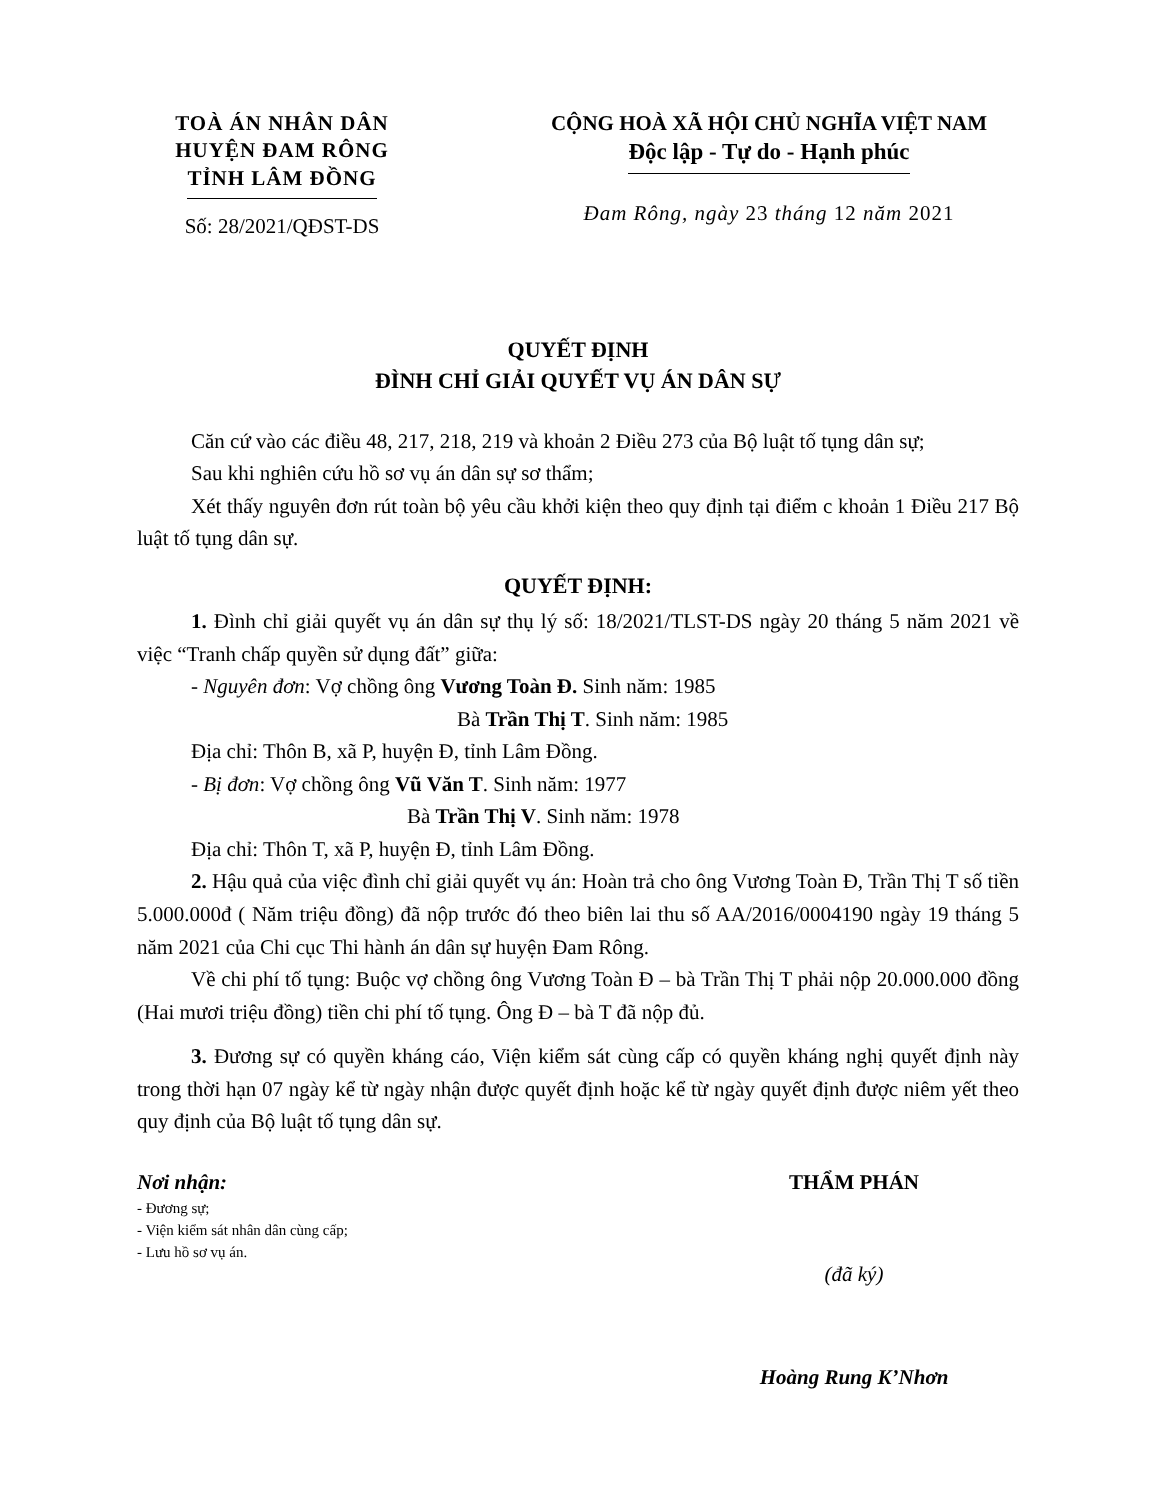TOÀ ÁN NHÂN DÂN
HUYỆN ĐAM RÔNG
TỈNH LÂM ĐỒNG
Số: 28/2021/QĐST-DS
CỘNG HOÀ XÃ HỘI CHỦ NGHĨA VIỆT NAM
Độc lập - Tự do - Hạnh phúc
Đam Rông, ngày 23 tháng 12 năm 2021
QUYẾT ĐỊNH
ĐÌNH CHỈ GIẢI QUYẾT VỤ ÁN DÂN SỰ
Căn cứ vào các điều 48, 217, 218, 219 và khoản 2 Điều 273 của Bộ luật tố tụng dân sự;
Sau khi nghiên cứu hồ sơ vụ án dân sự sơ thẩm;
Xét thấy nguyên đơn rút toàn bộ yêu cầu khởi kiện theo quy định tại điểm c khoản 1 Điều 217 Bộ luật tố tụng dân sự.
QUYẾT ĐỊNH:
1. Đình chỉ giải quyết vụ án dân sự thụ lý số: 18/2021/TLST-DS ngày 20 tháng 5 năm 2021 về việc “Tranh chấp quyền sử dụng đất” giữa:
- Nguyên đơn: Vợ chồng ông Vương Toàn Đ. Sinh năm: 1985
Bà Trần Thị T. Sinh năm: 1985
Địa chỉ: Thôn B, xã P, huyện Đ, tỉnh Lâm Đồng.
- Bị đơn: Vợ chồng ông Vũ Văn T. Sinh năm: 1977
Bà Trần Thị V. Sinh năm: 1978
Địa chỉ: Thôn T, xã P, huyện Đ, tỉnh Lâm Đồng.
2. Hậu quả của việc đình chỉ giải quyết vụ án: Hoàn trả cho ông Vương Toàn Đ, Trần Thị T số tiền 5.000.000đ ( Năm triệu đồng) đã nộp trước đó theo biên lai thu số AA/2016/0004190 ngày 19 tháng 5 năm 2021 của Chi cục Thi hành án dân sự huyện Đam Rông.
Về chi phí tố tụng: Buộc vợ chồng ông Vương Toàn Đ – bà Trần Thị T phải nộp 20.000.000 đồng (Hai mươi triệu đồng) tiền chi phí tố tụng. Ông Đ – bà T đã nộp đủ.
3. Đương sự có quyền kháng cáo, Viện kiểm sát cùng cấp có quyền kháng nghị quyết định này trong thời hạn 07 ngày kể từ ngày nhận được quyết định hoặc kể từ ngày quyết định được niêm yết theo quy định của Bộ luật tố tụng dân sự.
Nơi nhận:
- Đương sự;
- Viện kiểm sát nhân dân cùng cấp;
- Lưu hồ sơ vụ án.
THẨM PHÁN
(đã ký)
Hoàng Rung K’Nhơn